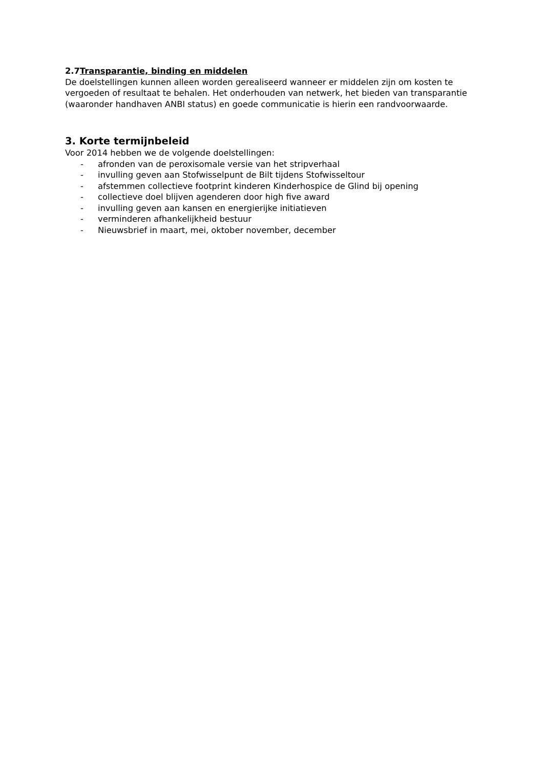2.7Transparantie, binding en middelen
De doelstellingen kunnen alleen worden gerealiseerd wanneer er middelen zijn om kosten te vergoeden of resultaat te behalen. Het onderhouden van netwerk, het bieden van transparantie (waaronder handhaven ANBI status) en goede communicatie is hierin een randvoorwaarde.
3. Korte termijnbeleid
Voor 2014 hebben we de volgende doelstellingen:
- afronden van de peroxisomale versie van het stripverhaal
- invulling geven aan Stofwisselpunt de Bilt tijdens Stofwisseltour
- afstemmen collectieve footprint kinderen Kinderhospice de Glind bij opening
- collectieve doel blijven agenderen door high five award
- invulling geven aan kansen en energierijke initiatieven
- verminderen afhankelijkheid bestuur
- Nieuwsbrief in maart, mei, oktober november, december